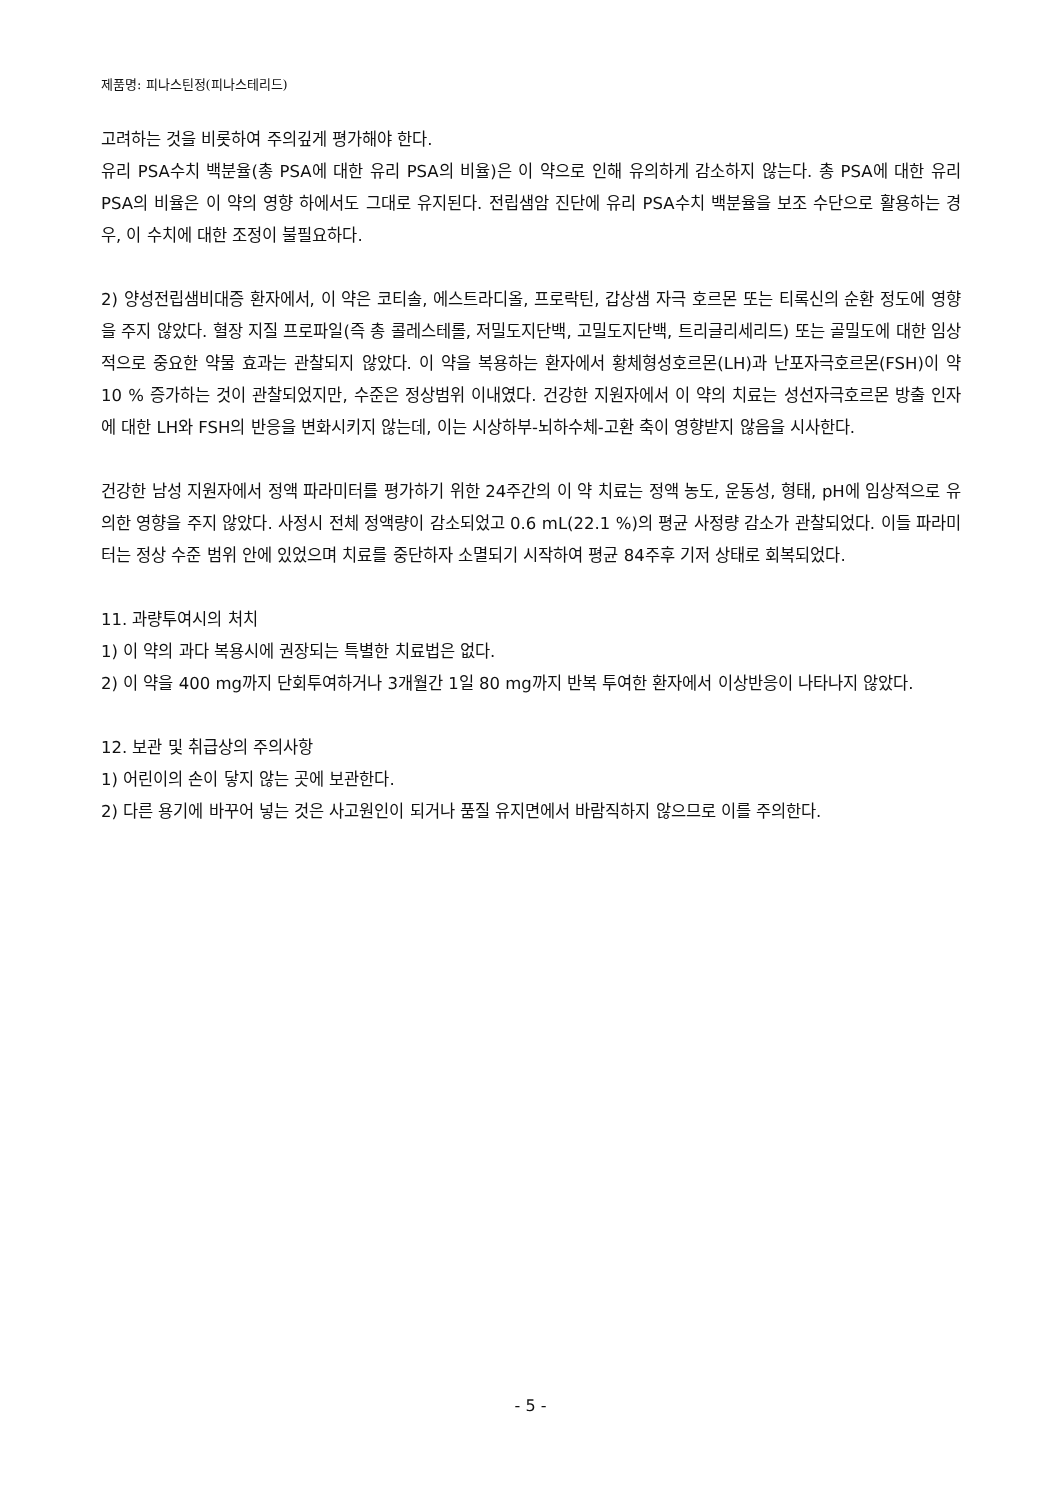제품명: 피나스틴정(피나스테리드)
고려하는 것을 비롯하여 주의깊게 평가해야 한다.
유리 PSA수치 백분율(총 PSA에 대한 유리 PSA의 비율)은 이 약으로 인해 유의하게 감소하지 않는다. 총 PSA에 대한 유리 PSA의 비율은 이 약의 영향 하에서도 그대로 유지된다. 전립샘암 진단에 유리 PSA수치 백분율을 보조 수단으로 활용하는 경우, 이 수치에 대한 조정이 불필요하다.
2) 양성전립샘비대증 환자에서, 이 약은 코티솔, 에스트라디올, 프로락틴, 갑상샘 자극 호르몬 또는 티록신의 순환 정도에 영향을 주지 않았다. 혈장 지질 프로파일(즉 총 콜레스테롤, 저밀도지단백, 고밀도지단백, 트리글리세리드) 또는 골밀도에 대한 임상적으로 중요한 약물 효과는 관찰되지 않았다. 이 약을 복용하는 환자에서 황체형성호르몬(LH)과 난포자극호르몬(FSH)이 약 10 % 증가하는 것이 관찰되었지만, 수준은 정상범위 이내였다. 건강한 지원자에서 이 약의 치료는 성선자극호르몬 방출 인자에 대한 LH와 FSH의 반응을 변화시키지 않는데, 이는 시상하부-뇌하수체-고환 축이 영향받지 않음을 시사한다.
건강한 남성 지원자에서 정액 파라미터를 평가하기 위한 24주간의 이 약 치료는 정액 농도, 운동성, 형태, pH에 임상적으로 유의한 영향을 주지 않았다. 사정시 전체 정액량이 감소되었고 0.6 mL(22.1 %)의 평균 사정량 감소가 관찰되었다. 이들 파라미터는 정상 수준 범위 안에 있었으며 치료를 중단하자 소멸되기 시작하여 평균 84주후 기저 상태로 회복되었다.
11. 과량투여시의 처치
1) 이 약의 과다 복용시에 권장되는 특별한 치료법은 없다.
2) 이 약을 400 mg까지 단회투여하거나 3개월간 1일 80 mg까지 반복 투여한 환자에서 이상반응이 나타나지 않았다.
12. 보관 및 취급상의 주의사항
1) 어린이의 손이 닿지 않는 곳에 보관한다.
2) 다른 용기에 바꾸어 넣는 것은 사고원인이 되거나 품질 유지면에서 바람직하지 않으므로 이를 주의한다.
- 5 -